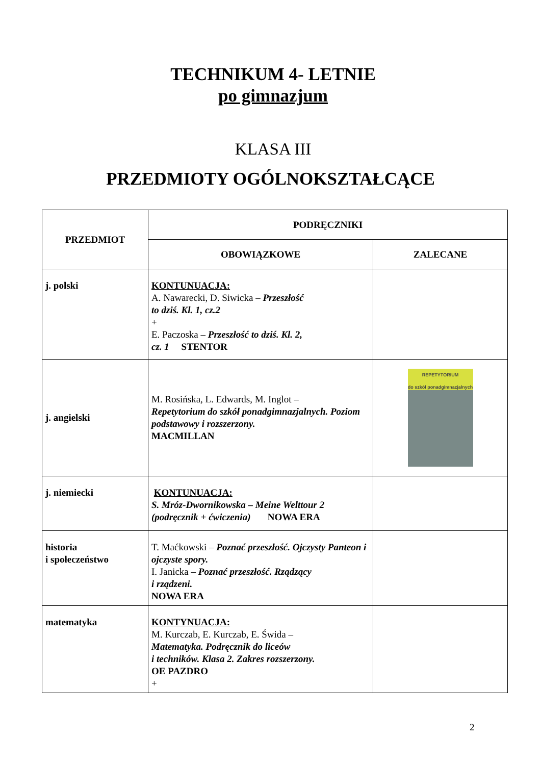TECHNIKUM 4- LETNIE
po gimnazjum
KLASA III
PRZEDMIOTY OGÓLNOKSZTAŁCĄCE
| PRZEDMIOT | PODRĘCZNIKI | |
| --- | --- | --- |
| | OBOWIĄZKOWE | ZALECANE |
| j. polski | KONTUNUACJA: A. Nawarecki, D. Siwicka – Przeszłość to dziś. Kl. 1, cz.2 + E. Paczoska – Przeszłość to dziś. Kl. 2, cz. 1 STENTOR | |
| j. angielski | M. Rosińska, L. Edwards, M. Inglot – Repetytorium do szkół ponadgimnazjalnych. Poziom podstawowy i rozszerzony. MACMILLAN | REPETYTORIUM do szkół ponadgimnazjalnych |
| j. niemiecki | KONTUNUACJA: S. Mróz-Dwornikowska – Meine Welttour 2 (podręcznik + ćwiczenia) NOWA ERA | |
| historia i społeczeństwo | T. Maćkowski – Poznać przeszłość. Ojczysty Panteon i ojczyste spory. I. Janicka – Poznać przeszłość. Rządzący i rządzeni. NOWA ERA | |
| matematyka | KONTYNUACJA: M. Kurczab, E. Kurczab, E. Świda – Matematyka. Podręcznik do liceów i techników. Klasa 2. Zakres rozszerzony. OE PAZDRO + | |
2